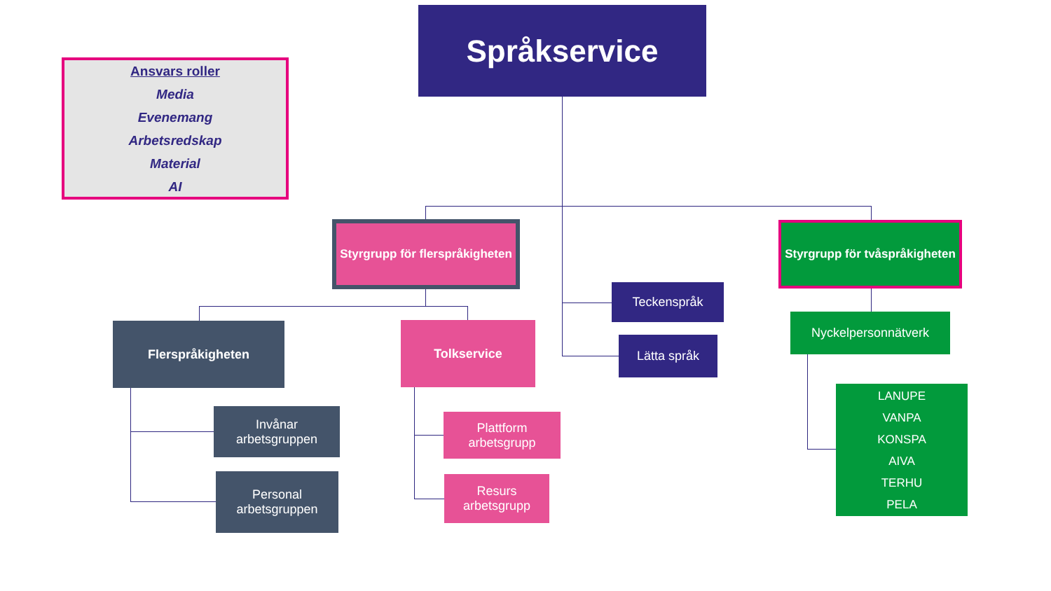Ansvars roller
Media
Evenemang
Arbetsredskap
Material
AI
Språkservice
Styrgrupp för flerspråkigheten
Styrgrupp för tvåspråkigheten
Teckenspråk
Lätta språk
Nyckelpersonnätverk
Flerspråkigheten Tolkservice
Invånar
arbetsgruppen
Personal
arbetsgruppen
Plattform
arbetsgrupp
Resurs
arbetsgrupp
LANUPE
VANPA
KONSPA
AIVA
TERHU
PELA